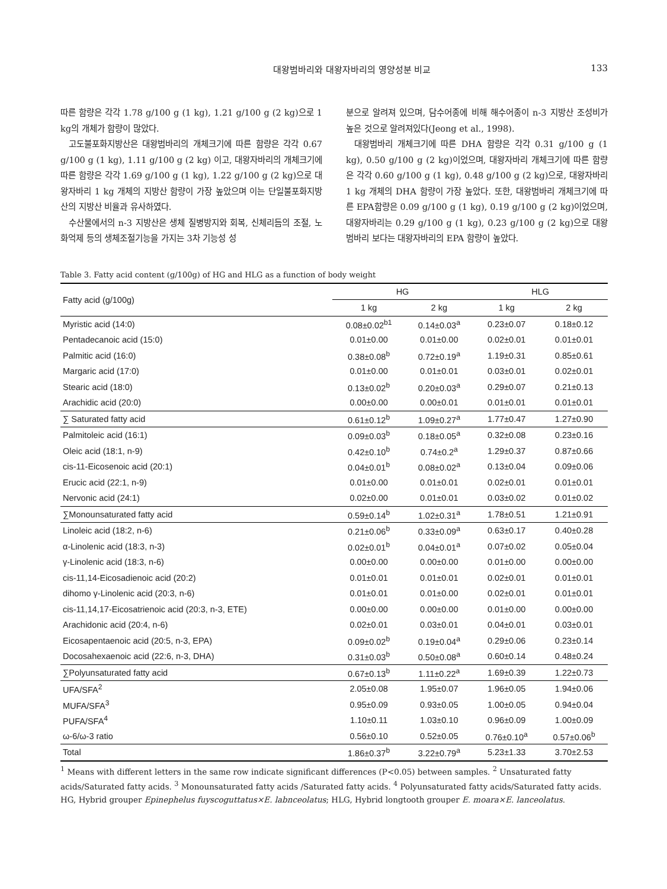대왕범바리와 대왕자바리의 영양성분 비교 133
따른 함량은 각각 1.78 g/100 g (1 kg), 1.21 g/100 g (2 kg)으로 1 kg의 개체가 함량이 많았다.
고도불포화지방산은 대왕범바리의 개체크기에 따른 함량은 각각 0.67 g/100 g (1 kg), 1.11 g/100 g (2 kg) 이고, 대왕자바리의 개체크기에 따른 함량은 각각 1.69 g/100 g (1 kg), 1.22 g/100 g (2 kg)으로 대왕자바리 1 kg 개체의 지방산 함량이 가장 높았으며 이는 단일불포화지방산의 지방산 비율과 유사하였다.
수산물에서의 n-3 지방산은 생체 질병방지와 회복, 신체리듬의 조절, 노화억제 등의 생체조절기능을 가지는 3차 기능성 성
분으로 알려져 있으며, 담수어종에 비해 해수어종이 n-3 지방산 조성비가 높은 것으로 알려져있다(Jeong et al., 1998).
대왕범바리 개체크기에 따른 DHA 함량은 각각 0.31 g/100 g (1 kg), 0.50 g/100 g (2 kg)이었으며, 대왕자바리 개체크기에 따른 함량은 각각 0.60 g/100 g (1 kg), 0.48 g/100 g (2 kg)으로, 대왕자바리 1 kg 개체의 DHA 함량이 가장 높았다. 또한, 대왕범바리 개체크기에 따른 EPA함량은 0.09 g/100 g (1 kg), 0.19 g/100 g (2 kg)이었으며, 대왕자바리는 0.29 g/100 g (1 kg), 0.23 g/100 g (2 kg)으로 대왕범바리 보다는 대왕자바리의 EPA 함량이 높았다.
Table 3. Fatty acid content (g/100g) of HG and HLG as a function of body weight
| Fatty acid (g/100g) | HG | | HLG | |
| --- | --- | --- | --- | --- |
| | 1 kg | 2 kg | 1 kg | 2 kg |
| Myristic acid (14:0) | 0.08±0.02<sup>b1</sup> | 0.14±0.03<sup>a</sup> | 0.23±0.07 | 0.18±0.12 |
| Pentadecanoic acid (15:0) | 0.01±0.00 | 0.01±0.00 | 0.02±0.01 | 0.01±0.01 |
| Palmitic acid (16:0) | 0.38±0.08<sup>b</sup> | 0.72±0.19<sup>a</sup> | 1.19±0.31 | 0.85±0.61 |
| Margaric acid (17:0) | 0.01±0.00 | 0.01±0.01 | 0.03±0.01 | 0.02±0.01 |
| Stearic acid (18:0) | 0.13±0.02<sup>b</sup> | 0.20±0.03<sup>a</sup> | 0.29±0.07 | 0.21±0.13 |
| Arachidic acid (20:0) | 0.00±0.00 | 0.00±0.01 | 0.01±0.01 | 0.01±0.01 |
| ∑ Saturated fatty acid | 0.61±0.12<sup>b</sup> | 1.09±0.27<sup>a</sup> | 1.77±0.47 | 1.27±0.90 |
| Palmitoleic acid (16:1) | 0.09±0.03<sup>b</sup> | 0.18±0.05<sup>a</sup> | 0.32±0.08 | 0.23±0.16 |
| Oleic acid (18:1, n-9) | 0.42±0.10<sup>b</sup> | 0.74±0.2<sup>a</sup> | 1.29±0.37 | 0.87±0.66 |
| cis-11-Eicosenoic acid (20:1) | 0.04±0.01<sup>b</sup> | 0.08±0.02<sup>a</sup> | 0.13±0.04 | 0.09±0.06 |
| Erucic acid (22:1, n-9) | 0.01±0.00 | 0.01±0.01 | 0.02±0.01 | 0.01±0.01 |
| Nervonic acid (24:1) | 0.02±0.00 | 0.01±0.01 | 0.03±0.02 | 0.01±0.02 |
| ∑Monounsaturated fatty acid | 0.59±0.14<sup>b</sup> | 1.02±0.31<sup>a</sup> | 1.78±0.51 | 1.21±0.91 |
| Linoleic acid (18:2, n-6) | 0.21±0.06<sup>b</sup> | 0.33±0.09<sup>a</sup> | 0.63±0.17 | 0.40±0.28 |
| α-Linolenic acid (18:3, n-3) | 0.02±0.01<sup>b</sup> | 0.04±0.01<sup>a</sup> | 0.07±0.02 | 0.05±0.04 |
| γ-Linolenic acid (18:3, n-6) | 0.00±0.00 | 0.00±0.00 | 0.01±0.00 | 0.00±0.00 |
| cis-11,14-Eicosadienoic acid (20:2) | 0.01±0.01 | 0.01±0.01 | 0.02±0.01 | 0.01±0.01 |
| dihomo γ-Linolenic acid (20:3, n-6) | 0.01±0.01 | 0.01±0.00 | 0.02±0.01 | 0.01±0.01 |
| cis-11,14,17-Eicosatrienoic acid (20:3, n-3, ETE) | 0.00±0.00 | 0.00±0.00 | 0.01±0.00 | 0.00±0.00 |
| Arachidonic acid (20:4, n-6) | 0.02±0.01 | 0.03±0.01 | 0.04±0.01 | 0.03±0.01 |
| Eicosapentaenoic acid (20:5, n-3, EPA) | 0.09±0.02<sup>b</sup> | 0.19±0.04<sup>a</sup> | 0.29±0.06 | 0.23±0.14 |
| Docosahexaenoic acid (22:6, n-3, DHA) | 0.31±0.03<sup>b</sup> | 0.50±0.08<sup>a</sup> | 0.60±0.14 | 0.48±0.24 |
| ∑Polyunsaturated fatty acid | 0.67±0.13<sup>b</sup> | 1.11±0.22<sup>a</sup> | 1.69±0.39 | 1.22±0.73 |
| UFA/SFA<sup>2</sup> | 2.05±0.08 | 1.95±0.07 | 1.96±0.05 | 1.94±0.06 |
| MUFA/SFA<sup>3</sup> | 0.95±0.09 | 0.93±0.05 | 1.00±0.05 | 0.94±0.04 |
| PUFA/SFA<sup>4</sup> | 1.10±0.11 | 1.03±0.10 | 0.96±0.09 | 1.00±0.09 |
| ω-6/ω-3 ratio | 0.56±0.10 | 0.52±0.05 | 0.76±0.10<sup>a</sup> | 0.57±0.06<sup>b</sup> |
| Total | 1.86±0.37<sup>b</sup> | 3.22±0.79<sup>a</sup> | 5.23±1.33 | 3.70±2.53 |
<sup>1</sup> Means with different letters in the same row indicate significant differences (P<0.05) between samples. <sup>2</sup> Unsaturated fatty acids/Saturated fatty acids. <sup>3</sup> Monounsaturated fatty acids /Saturated fatty acids. <sup>4</sup> Polyunsaturated fatty acids/Saturated fatty acids. HG, Hybrid grouper Epinephelus fuyscoguttatus×E. labnceolatus; HLG, Hybrid longtooth grouper E. moara×E. lanceolatus.